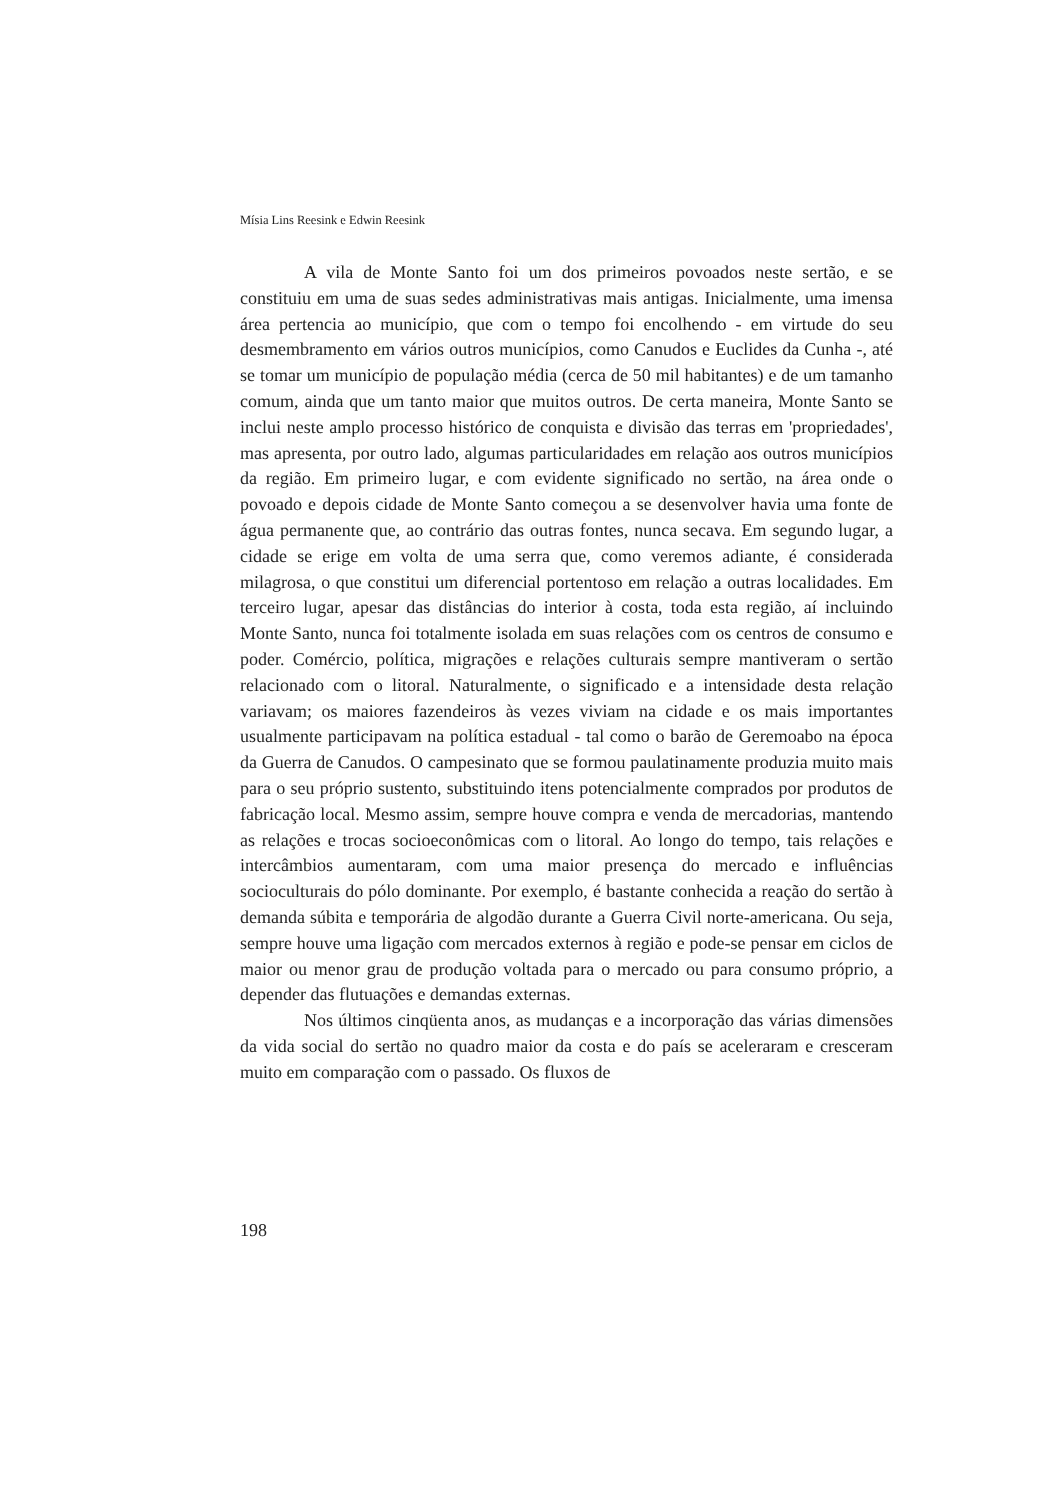Mísia Lins Reesink e Edwin Reesink
A vila de Monte Santo foi um dos primeiros povoados neste sertão, e se constituiu em uma de suas sedes administrativas mais antigas. Inicialmente, uma imensa área pertencia ao município, que com o tempo foi encolhendo - em virtude do seu desmembramento em vários outros municípios, como Canudos e Euclides da Cunha -, até se tomar um município de população média (cerca de 50 mil habitantes) e de um tamanho comum, ainda que um tanto maior que muitos outros. De certa maneira, Monte Santo se inclui neste amplo processo histórico de conquista e divisão das terras em 'propriedades', mas apresenta, por outro lado, algumas particularidades em relação aos outros municípios da região. Em primeiro lugar, e com evidente significado no sertão, na área onde o povoado e depois cidade de Monte Santo começou a se desenvolver havia uma fonte de água permanente que, ao contrário das outras fontes, nunca secava. Em segundo lugar, a cidade se erige em volta de uma serra que, como veremos adiante, é considerada milagrosa, o que constitui um diferencial portentoso em relação a outras localidades. Em terceiro lugar, apesar das distâncias do interior à costa, toda esta região, aí incluindo Monte Santo, nunca foi totalmente isolada em suas relações com os centros de consumo e poder. Comércio, política, migrações e relações culturais sempre mantiveram o sertão relacionado com o litoral. Naturalmente, o significado e a intensidade desta relação variavam; os maiores fazendeiros às vezes viviam na cidade e os mais importantes usualmente participavam na política estadual - tal como o barão de Geremoabo na época da Guerra de Canudos. O campesinato que se formou paulatinamente produzia muito mais para o seu próprio sustento, substituindo itens potencialmente comprados por produtos de fabricação local. Mesmo assim, sempre houve compra e venda de mercadorias, mantendo as relações e trocas socioeconômicas com o litoral. Ao longo do tempo, tais relações e intercâmbios aumentaram, com uma maior presença do mercado e influências socioculturais do pólo dominante. Por exemplo, é bastante conhecida a reação do sertão à demanda súbita e temporária de algodão durante a Guerra Civil norte-americana. Ou seja, sempre houve uma ligação com mercados externos à região e pode-se pensar em ciclos de maior ou menor grau de produção voltada para o mercado ou para consumo próprio, a depender das flutuações e demandas externas.
Nos últimos cinqüenta anos, as mudanças e a incorporação das várias dimensões da vida social do sertão no quadro maior da costa e do país se aceleraram e cresceram muito em comparação com o passado. Os fluxos de
198